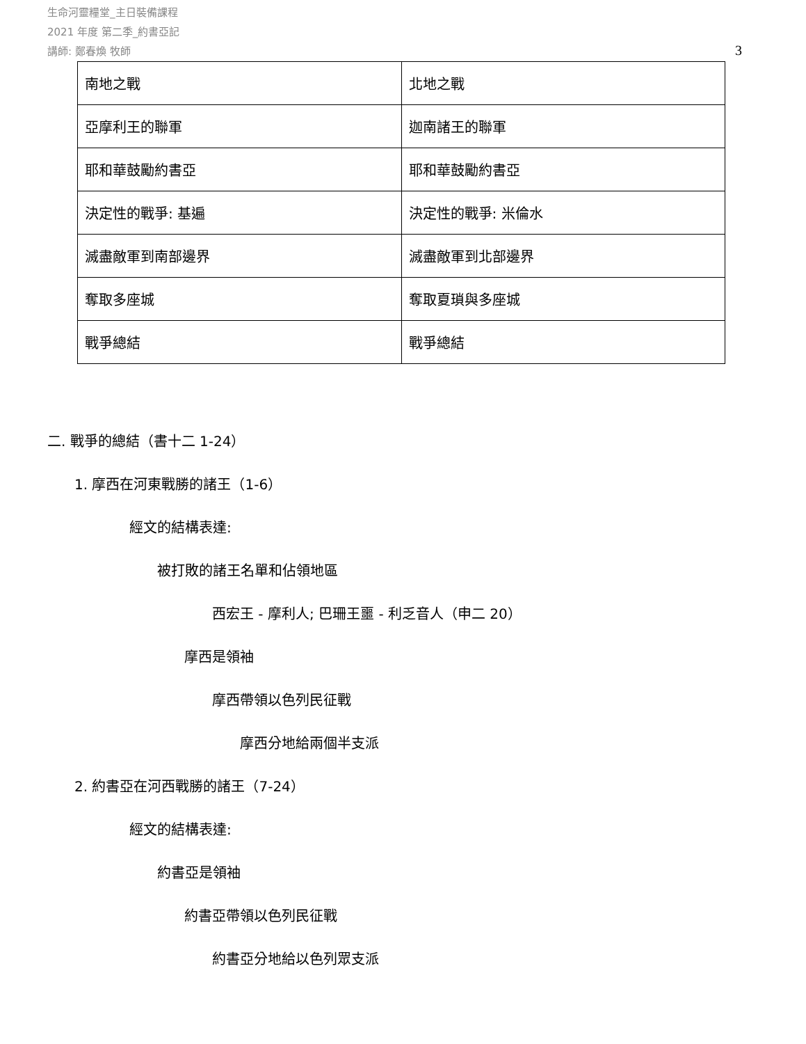生命河靈糧堂_主日裝備課程
2021 年度 第二季_約書亞記
講師: 鄭春煥 牧師
3
| 南地之戰 | 北地之戰 |
| 亞摩利王的聯軍 | 迦南諸王的聯軍 |
| 耶和華鼓勵約書亞 | 耶和華鼓勵約書亞 |
| 決定性的戰爭: 基遍 | 決定性的戰爭: 米倫水 |
| 滅盡敵軍到南部邊界 | 滅盡敵軍到北部邊界 |
| 奪取多座城 | 奪取夏瑣與多座城 |
| 戰爭總結 | 戰爭總結 |
二. 戰爭的總結（書十二 1-24）
1. 摩西在河東戰勝的諸王（1-6）
經文的結構表達:
被打敗的諸王名單和佔領地區
西宏王 - 摩利人; 巴珊王噩 - 利乏音人（申二 20）
摩西是領袖
摩西帶領以色列民征戰
摩西分地給兩個半支派
2. 約書亞在河西戰勝的諸王（7-24）
經文的結構表達:
約書亞是領袖
約書亞帶領以色列民征戰
約書亞分地給以色列眾支派